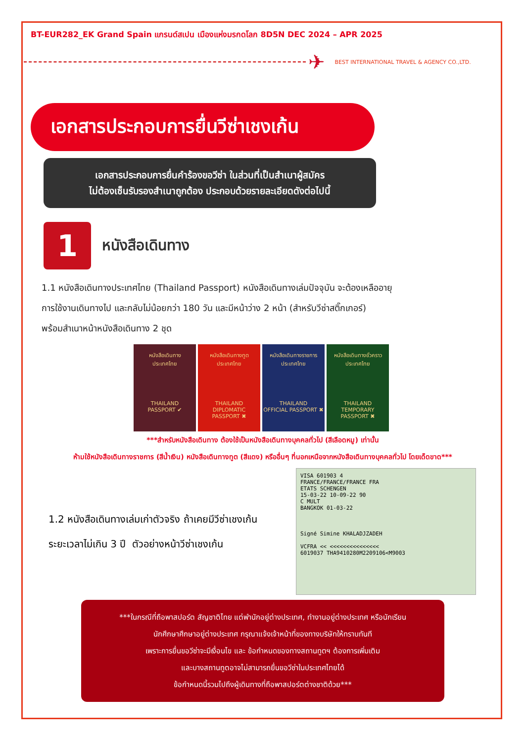BT-EUR282_EK Grand Spain แกรนด์สเปน เมืองแห่งมรกดโลก 8D5N DEC 2024 – APR 2025
✈
BEST INTERNATIONAL TRAVEL & AGENCY CO.,LTD.
เอกสารประกอบการยื่นวีซ่าเชงเก้น
เอกสารประกอบการยื่นคำร้องขอวีซ่า ในส่วนที่เป็นสำเนาผู้สมัคร
ไม่ต้องเซ็นรับรองสำเนาถูกต้อง ประกอบด้วยรายละเอียดดังต่อไปนี้
1
หนังสือเดินทาง
1.1 หนังสือเดินทางประเทศไทย (Thailand Passport) หนังสือเดินทางเล่มปัจจุบัน จะต้องเหลืออายุ
การใช้งานเดินทางไป และกลับไม่น้อยกว่า 180 วัน และมีหน้าว่าง 2 หน้า (สำหรับวีซ่าสติ๊กเกอร์)
พร้อมสำเนาหน้าหนังสือเดินทาง 2 ชุด
หนังสือเดินทาง
ประเทศไทย
THAILAND
PASSPORT ✔
หนังสือเดินทางทูต
ประเทศไทย
THAILAND
DIPLOMATIC PASSPORT ✖
หนังสือเดินทางราชการ
ประเทศไทย
THAILAND
OFFICIAL PASSPORT ✖
หนังสือเดินทางชั่วคราว
ประเทศไทย
THAILAND
TEMPORARY PASSPORT ✖
***สำหรับหนังสือเดินทาง ต้องใช้เป็นหนังสือเดินทางบุคคลทั่วไป (สีเลือดหมู) เท่านั้น
ห้ามใช้หนังสือเดินทางราชการ (สีน้ำเงิน) หนังสือเดินทางทูต (สีแดง) หรืออื่นๆ ที่นอกเหนือจากหนังสือเดินทางบุคคลทั่วไป โดยเด็ดขาด***
1.2 หนังสือเดินทางเล่มเก่าตัวจริง ถ้าเคยมีวีซ่าเชงเก้น
ระยะเวลาไม่เกิน 3 ปี ตัวอย่างหน้าวีซ่าเชงเก้น
VISA 601903 4
FRANCE/FRANCE/FRANCE FRA
ETATS SCHENGEN
15-03-22 10-09-22 90
C MULT
BANGKOK 01-03-22
Signé Simine KHALADJZADEH
VCFRA << <<<<<<<<<<<<<<<
6019037 THA9410280M2209106<M9003
***ในกรณีที่ถือพาสปอร์ต สัญชาติไทย แต่พำนักอยู่ต่างประเทศ, ทำงานอยู่ต่างประเทศ หรือนักเรียน
นักศึกษาศึกษาอยู่ต่างประเทศ กรุณาแจ้งเจ้าหน้าที่ของทางบริษัทให้ทราบทันที
เพราะการยื่นขอวีซ่าจะมีเงื่อนไข และ ข้อกำหนดของทางสถานทูตฯ ต้องการเพิ่มเติม
และบางสถานทูตอาจไม่สามารถยื่นขอวีซ่าในประเทศไทยได้
ข้อกำหนดนี้รวมไปถึงผู้เดินทางที่ถือพาสปอร์ตต่างชาติด้วย***